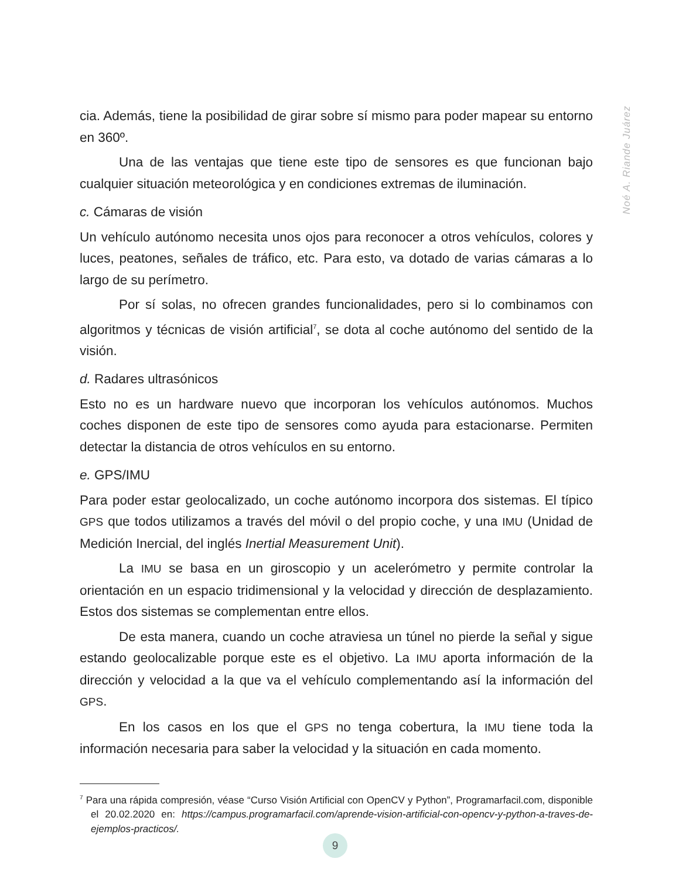Noé A. Riande Juárez
cia. Además, tiene la posibilidad de girar sobre sí mismo para poder mapear su entorno en 360º.
Una de las ventajas que tiene este tipo de sensores es que funcionan bajo cualquier situación meteorológica y en condiciones extremas de iluminación.
c. Cámaras de visión
Un vehículo autónomo necesita unos ojos para reconocer a otros vehículos, colores y luces, peatones, señales de tráfico, etc. Para esto, va dotado de varias cámaras a lo largo de su perímetro.
Por sí solas, no ofrecen grandes funcionalidades, pero si lo combinamos con algoritmos y técnicas de visión artificial<sup>7</sup>, se dota al coche autónomo del sentido de la visión.
d. Radares ultrasónicos
Esto no es un hardware nuevo que incorporan los vehículos autónomos. Muchos coches disponen de este tipo de sensores como ayuda para estacionarse. Permiten detectar la distancia de otros vehículos en su entorno.
e. GPS/IMU
Para poder estar geolocalizado, un coche autónomo incorpora dos sistemas. El típico GPS que todos utilizamos a través del móvil o del propio coche, y una IMU (Unidad de Medición Inercial, del inglés Inertial Measurement Unit).
La IMU se basa en un giroscopio y un acelerómetro y permite controlar la orientación en un espacio tridimensional y la velocidad y dirección de desplazamiento. Estos dos sistemas se complementan entre ellos.
De esta manera, cuando un coche atraviesa un túnel no pierde la señal y sigue estando geolocalizable porque este es el objetivo. La IMU aporta información de la dirección y velocidad a la que va el vehículo complementando así la información del GPS.
En los casos en los que el GPS no tenga cobertura, la IMU tiene toda la información necesaria para saber la velocidad y la situación en cada momento.
<sup>7</sup> Para una rápida compresión, véase “Curso Visión Artificial con OpenCV y Python”, Programarfacil.com, disponible el 20.02.2020 en: https://campus.programarfacil.com/aprende-vision-artificial-con-opencv-y-python-a-traves-de-ejemplos-practicos/.
9